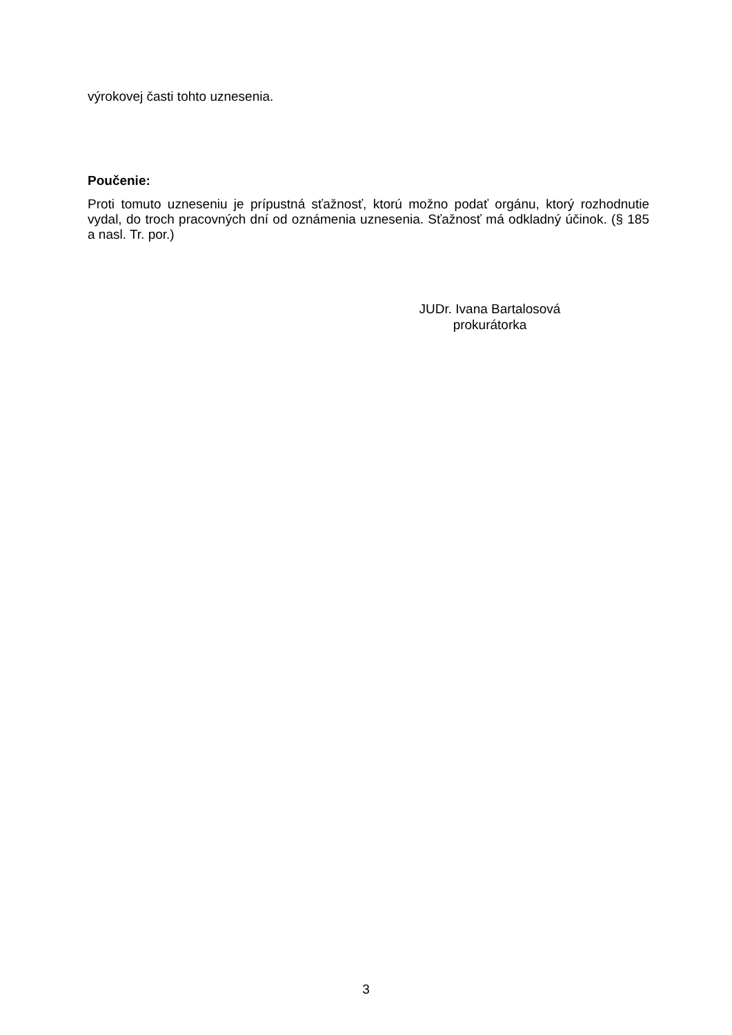výrokovej časti tohto uznesenia.
Poučenie:
Proti tomuto uzneseniu je prípustná sťažnosť, ktorú možno podať orgánu, ktorý rozhodnutie vydal, do troch pracovných dní od oznámenia uznesenia. Sťažnosť má odkladný účinok. (§ 185 a nasl. Tr. por.)
JUDr. Ivana Bartalosová
prokurátorka
3